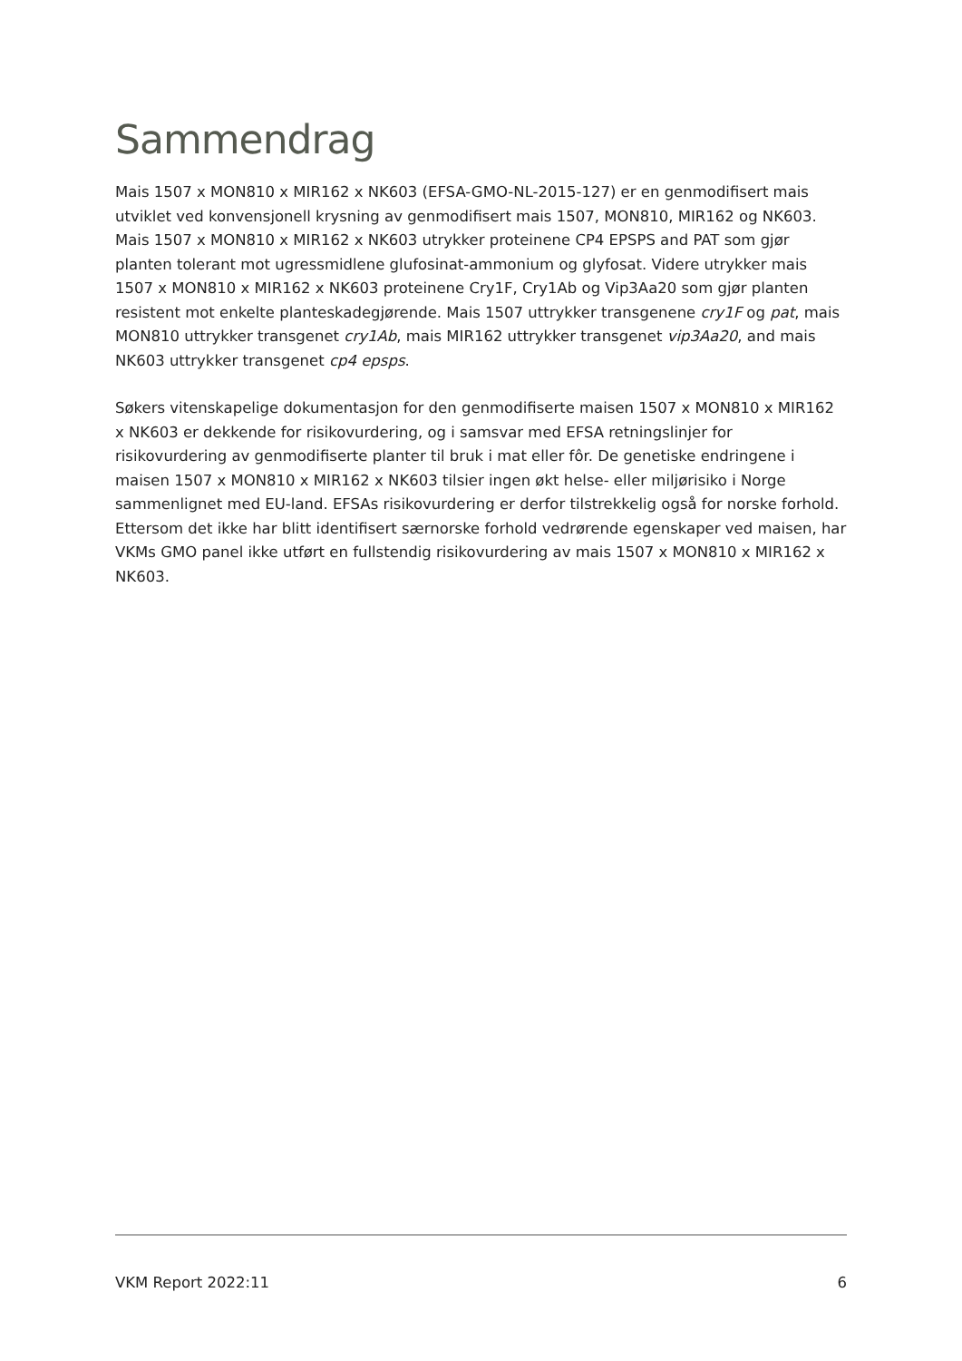Sammendrag
Mais 1507 x MON810 x MIR162 x NK603 (EFSA-GMO-NL-2015-127) er en genmodifisert mais utviklet ved konvensjonell krysning av genmodifisert mais 1507, MON810, MIR162 og NK603. Mais 1507 x MON810 x MIR162 x NK603 utrykker proteinene CP4 EPSPS and PAT som gjør planten tolerant mot ugressmidlene glufosinat-ammonium og glyfosat. Videre utrykker mais 1507 x MON810 x MIR162 x NK603 proteinene Cry1F, Cry1Ab og Vip3Aa20 som gjør planten resistent mot enkelte planteskadegjørende. Mais 1507 uttrykker transgenene cry1F og pat, mais MON810 uttrykker transgenet cry1Ab, mais MIR162 uttrykker transgenet vip3Aa20, and mais NK603 uttrykker transgenet cp4 epsps.
Søkers vitenskapelige dokumentasjon for den genmodifiserte maisen 1507 x MON810 x MIR162 x NK603 er dekkende for risikovurdering, og i samsvar med EFSA retningslinjer for risikovurdering av genmodifiserte planter til bruk i mat eller fôr. De genetiske endringene i maisen 1507 x MON810 x MIR162 x NK603 tilsier ingen økt helse- eller miljørisiko i Norge sammenlignet med EU-land. EFSAs risikovurdering er derfor tilstrekkelig også for norske forhold. Ettersom det ikke har blitt identifisert særnorske forhold vedrørende egenskaper ved maisen, har VKMs GMO panel ikke utført en fullstendig risikovurdering av mais 1507 x MON810 x MIR162 x NK603.
VKM Report 2022:11 6